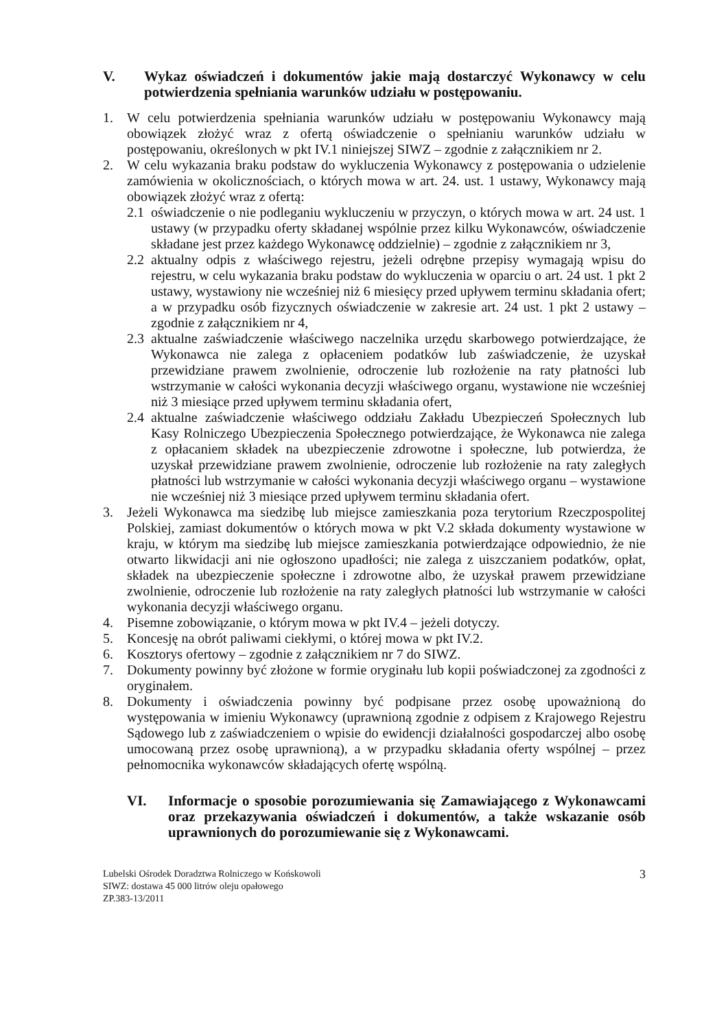V. Wykaz oświadczeń i dokumentów jakie mają dostarczyć Wykonawcy w celu potwierdzenia spełniania warunków udziału w postępowaniu.
1. W celu potwierdzenia spełniania warunków udziału w postępowaniu Wykonawcy mają obowiązek złożyć wraz z ofertą oświadczenie o spełnianiu warunków udziału w postępowaniu, określonych w pkt IV.1 niniejszej SIWZ – zgodnie z załącznikiem nr 2.
2. W celu wykazania braku podstaw do wykluczenia Wykonawcy z postępowania o udzielenie zamówienia w okolicznościach, o których mowa w art. 24. ust. 1 ustawy, Wykonawcy mają obowiązek złożyć wraz z ofertą:
2.1 oświadczenie o nie podleganiu wykluczeniu w przyczyn, o których mowa w art. 24 ust. 1 ustawy (w przypadku oferty składanej wspólnie przez kilku Wykonawców, oświadczenie składane jest przez każdego Wykonawcę oddzielnie) – zgodnie z załącznikiem nr 3,
2.2 aktualny odpis z właściwego rejestru, jeżeli odrębne przepisy wymagają wpisu do rejestru, w celu wykazania braku podstaw do wykluczenia w oparciu o art. 24 ust. 1 pkt 2 ustawy, wystawiony nie wcześniej niż 6 miesięcy przed upływem terminu składania ofert; a w przypadku osób fizycznych oświadczenie w zakresie art. 24 ust. 1 pkt 2 ustawy – zgodnie z załącznikiem nr 4,
2.3 aktualne zaświadczenie właściwego naczelnika urzędu skarbowego potwierdzające, że Wykonawca nie zalega z opłaceniem podatków lub zaświadczenie, że uzyskał przewidziane prawem zwolnienie, odroczenie lub rozłożenie na raty płatności lub wstrzymanie w całości wykonania decyzji właściwego organu, wystawione nie wcześniej niż 3 miesiące przed upływem terminu składania ofert,
2.4 aktualne zaświadczenie właściwego oddziału Zakładu Ubezpieczeń Społecznych lub Kasy Rolniczego Ubezpieczenia Społecznego potwierdzające, że Wykonawca nie zalega z opłacaniem składek na ubezpieczenie zdrowotne i społeczne, lub potwierdza, że uzyskał przewidziane prawem zwolnienie, odroczenie lub rozłożenie na raty zaległych płatności lub wstrzymanie w całości wykonania decyzji właściwego organu – wystawione nie wcześniej niż 3 miesiące przed upływem terminu składania ofert.
3. Jeżeli Wykonawca ma siedzibę lub miejsce zamieszkania poza terytorium Rzeczpospolitej Polskiej, zamiast dokumentów o których mowa w pkt V.2 składa dokumenty wystawione w kraju, w którym ma siedzibę lub miejsce zamieszkania potwierdzające odpowiednio, że nie otwarto likwidacji ani nie ogłoszono upadłości; nie zalega z uiszczaniem podatków, opłat, składek na ubezpieczenie społeczne i zdrowotne albo, że uzyskał prawem przewidziane zwolnienie, odroczenie lub rozłożenie na raty zaległych płatności lub wstrzymanie w całości wykonania decyzji właściwego organu.
4. Pisemne zobowiązanie, o którym mowa w pkt IV.4 – jeżeli dotyczy.
5. Koncesję na obrót paliwami ciekłymi, o której mowa w pkt IV.2.
6. Kosztorys ofertowy – zgodnie z załącznikiem nr 7 do SIWZ.
7. Dokumenty powinny być złożone w formie oryginału lub kopii poświadczonej za zgodności z oryginałem.
8. Dokumenty i oświadczenia powinny być podpisane przez osobę upoważnioną do występowania w imieniu Wykonawcy (uprawnioną zgodnie z odpisem z Krajowego Rejestru Sądowego lub z zaświadczeniem o wpisie do ewidencji działalności gospodarczej albo osobę umocowaną przez osobę uprawnioną), a w przypadku składania oferty wspólnej – przez pełnomocnika wykonawców składających ofertę wspólną.
VI. Informacje o sposobie porozumiewania się Zamawiającego z Wykonawcami oraz przekazywania oświadczeń i dokumentów, a także wskazanie osób uprawnionych do porozumiewanie się z Wykonawcami.
Lubelski Ośrodek Doradztwa Rolniczego w Końskowoli
SIWZ: dostawa 45 000 litrów oleju opałowego
ZP.383-13/2011
3